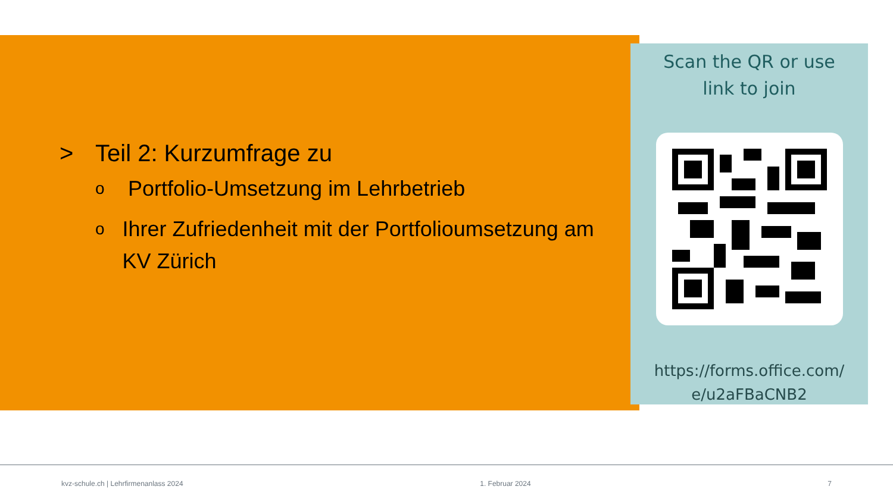> Teil 2: Kurzumfrage zu
o Portfolio-Umsetzung im Lehrbetrieb
o Ihrer Zufriedenheit mit der Portfolioumsetzung am KV Zürich
Scan the QR or use
link to join
https://forms.office.com/
e/u2aFBaCNB2
kvz-schule.ch | Lehrfirmenanlass 2024 1. Februar 2024 7